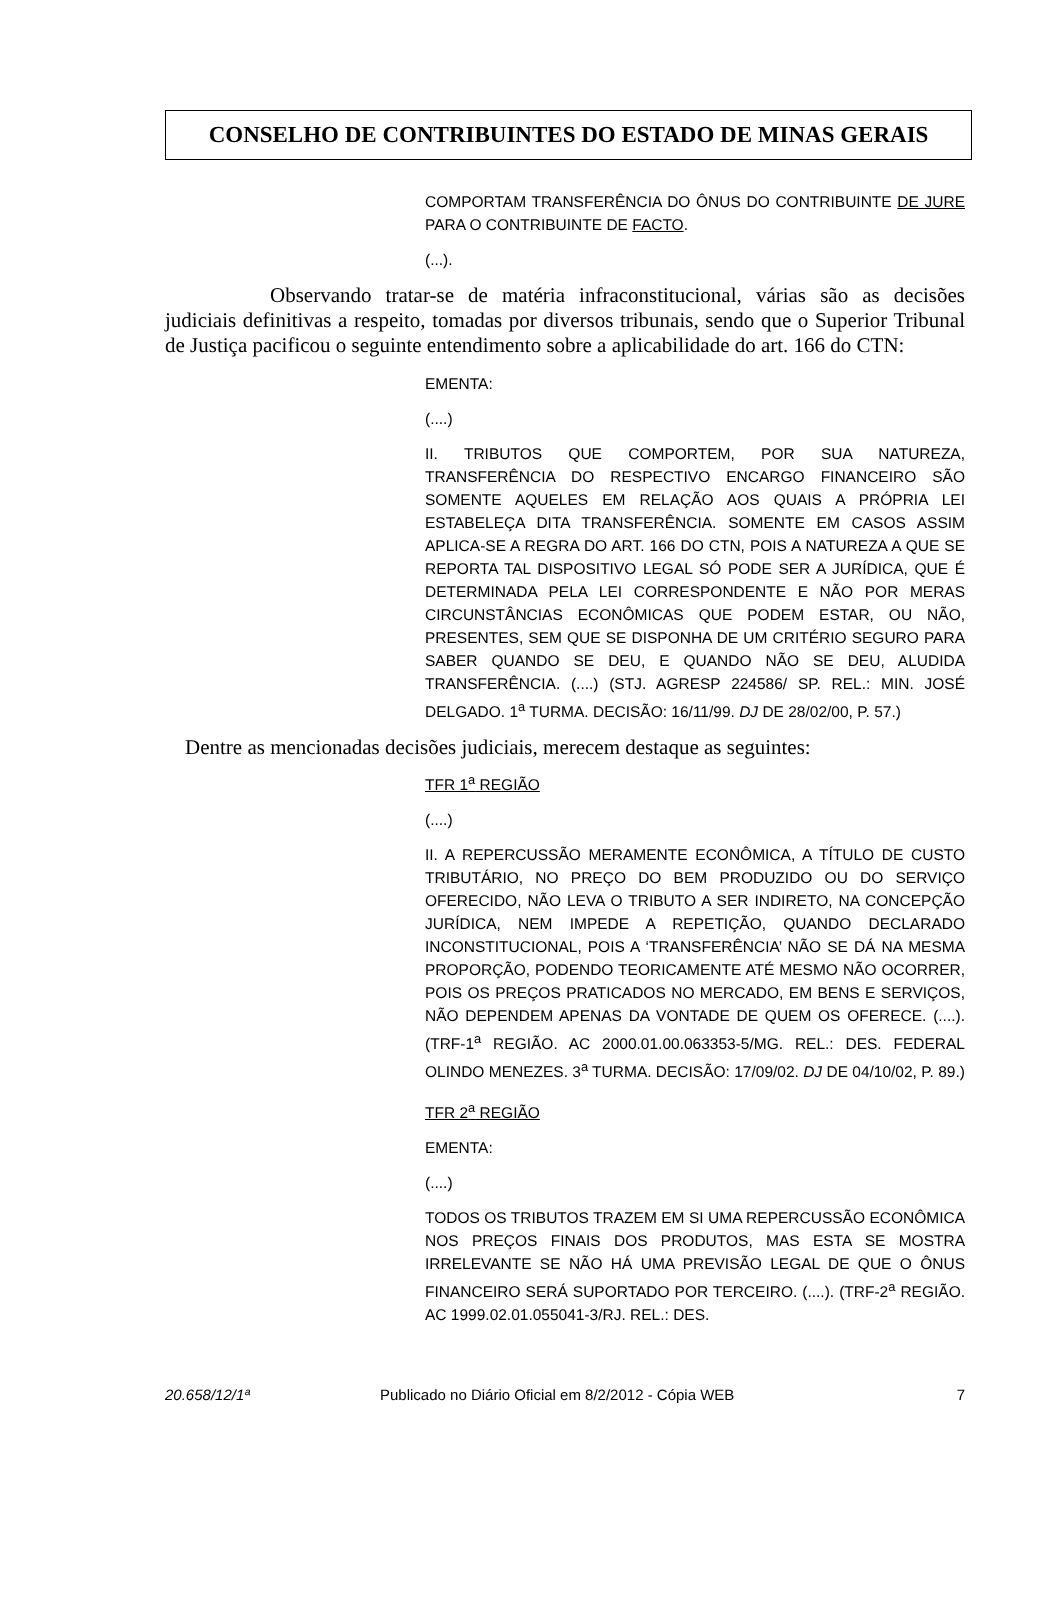CONSELHO DE CONTRIBUINTES DO ESTADO DE MINAS GERAIS
COMPORTAM TRANSFERÊNCIA DO ÔNUS DO CONTRIBUINTE DE JURE PARA O CONTRIBUINTE DE FACTO.
(...).
Observando tratar-se de matéria infraconstitucional, várias são as decisões judiciais definitivas a respeito, tomadas por diversos tribunais, sendo que o Superior Tribunal de Justiça pacificou o seguinte entendimento sobre a aplicabilidade do art. 166 do CTN:
EMENTA:
(....)
II. TRIBUTOS QUE COMPORTEM, POR SUA NATUREZA, TRANSFERÊNCIA DO RESPECTIVO ENCARGO FINANCEIRO SÃO SOMENTE AQUELES EM RELAÇÃO AOS QUAIS A PRÓPRIA LEI ESTABELEÇA DITA TRANSFERÊNCIA. SOMENTE EM CASOS ASSIM APLICA-SE A REGRA DO ART. 166 DO CTN, POIS A NATUREZA A QUE SE REPORTA TAL DISPOSITIVO LEGAL SÓ PODE SER A JURÍDICA, QUE É DETERMINADA PELA LEI CORRESPONDENTE E NÃO POR MERAS CIRCUNSTÂNCIAS ECONÔMICAS QUE PODEM ESTAR, OU NÃO, PRESENTES, SEM QUE SE DISPONHA DE UM CRITÉRIO SEGURO PARA SABER QUANDO SE DEU, E QUANDO NÃO SE DEU, ALUDIDA TRANSFERÊNCIA. (....) (STJ. AGRESP 224586/ SP. REL.: MIN. JOSÉ DELGADO. 1<sup>a</sup> TURMA. DECISÃO: 16/11/99. DJ DE 28/02/00, P. 57.)
Dentre as mencionadas decisões judiciais, merecem destaque as seguintes:
TFR 1<sup>a</sup> REGIÃO
(....)
II. A REPERCUSSÃO MERAMENTE ECONÔMICA, A TÍTULO DE CUSTO TRIBUTÁRIO, NO PREÇO DO BEM PRODUZIDO OU DO SERVIÇO OFERECIDO, NÃO LEVA O TRIBUTO A SER INDIRETO, NA CONCEPÇÃO JURÍDICA, NEM IMPEDE A REPETIÇÃO, QUANDO DECLARADO INCONSTITUCIONAL, POIS A ‘TRANSFERÊNCIA’ NÃO SE DÁ NA MESMA PROPORÇÃO, PODENDO TEORICAMENTE ATÉ MESMO NÃO OCORRER, POIS OS PREÇOS PRATICADOS NO MERCADO, EM BENS E SERVIÇOS, NÃO DEPENDEM APENAS DA VONTADE DE QUEM OS OFERECE. (....). (TRF-1<sup>a</sup> REGIÃO. AC 2000.01.00.063353-5/MG. REL.: DES. FEDERAL OLINDO MENEZES. 3<sup>a</sup> TURMA. DECISÃO: 17/09/02. DJ DE 04/10/02, P. 89.)
TFR 2<sup>a</sup> REGIÃO
EMENTA:
(....)
TODOS OS TRIBUTOS TRAZEM EM SI UMA REPERCUSSÃO ECONÔMICA NOS PREÇOS FINAIS DOS PRODUTOS, MAS ESTA SE MOSTRA IRRELEVANTE SE NÃO HÁ UMA PREVISÃO LEGAL DE QUE O ÔNUS FINANCEIRO SERÁ SUPORTADO POR TERCEIRO. (....). (TRF-2<sup>a</sup> REGIÃO. AC 1999.02.01.055041-3/RJ. REL.: DES.
20.658/12/1ª Publicado no Diário Oficial em 8/2/2012 - Cópia WEB 7